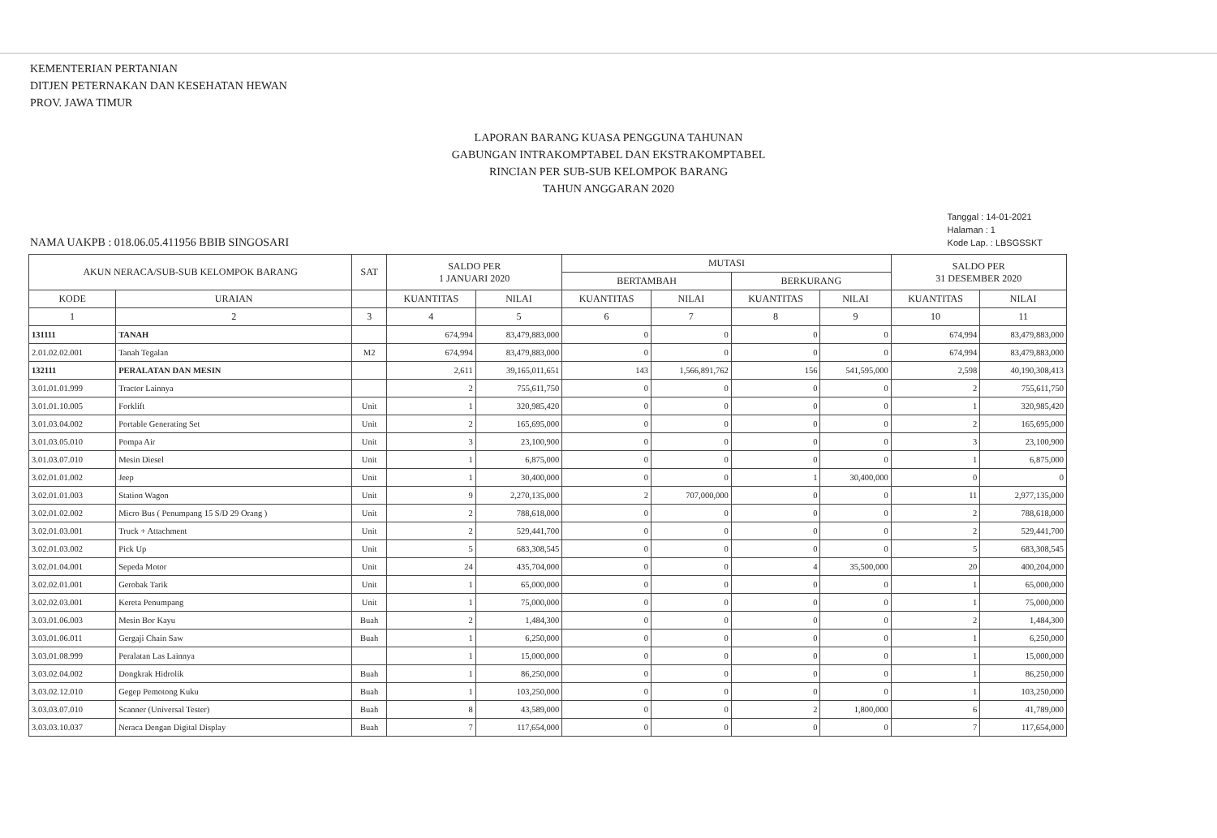KEMENTERIAN PERTANIAN
DITJEN PETERNAKAN DAN KESEHATAN HEWAN
PROV. JAWA TIMUR
LAPORAN BARANG KUASA PENGGUNA TAHUNAN
GABUNGAN INTRAKOMPTABEL DAN EKSTRAKOMPTABEL
RINCIAN PER SUB-SUB KELOMPOK BARANG
TAHUN ANGGARAN 2020
NAMA UAKPB : 018.06.05.411956 BBIB SINGOSARI
Tanggal : 14-01-2021
Halaman : 1
Kode Lap. : LBSGSSKT
| AKUN NERACA/SUB-SUB KELOMPOK BARANG | | SAT | SALDO PER 1 JANUARI 2020 | | MUTASI | | | | SALDO PER 31 DESEMBER 2020 | |
| --- | --- | --- | --- | --- | --- | --- | --- | --- | --- | --- |
| | | | | | BERTAMBAH | | BERKURANG | | | |
| KODE | URAIAN | | KUANTITAS | NILAI | KUANTITAS | NILAI | KUANTITAS | NILAI | KUANTITAS | NILAI |
| 1 | 2 | 3 | 4 | 5 | 6 | 7 | 8 | 9 | 10 | 11 |
| 131111 | TANAH | | 674,994 | 83,479,883,000 | 0 | 0 | 0 | 0 | 674,994 | 83,479,883,000 |
| 2.01.02.02.001 | Tanah Tegalan | M2 | 674,994 | 83,479,883,000 | 0 | 0 | 0 | 0 | 674,994 | 83,479,883,000 |
| 132111 | PERALATAN DAN MESIN | | 2,611 | 39,165,011,651 | 143 | 1,566,891,762 | 156 | 541,595,000 | 2,598 | 40,190,308,413 |
| 3.01.01.01.999 | Tractor Lainnya | | 2 | 755,611,750 | 0 | 0 | 0 | 0 | 2 | 755,611,750 |
| 3.01.01.10.005 | Forklift | Unit | 1 | 320,985,420 | 0 | 0 | 0 | 0 | 1 | 320,985,420 |
| 3.01.03.04.002 | Portable Generating Set | Unit | 2 | 165,695,000 | 0 | 0 | 0 | 0 | 2 | 165,695,000 |
| 3.01.03.05.010 | Pompa Air | Unit | 3 | 23,100,900 | 0 | 0 | 0 | 0 | 3 | 23,100,900 |
| 3.01.03.07.010 | Mesin Diesel | Unit | 1 | 6,875,000 | 0 | 0 | 0 | 0 | 1 | 6,875,000 |
| 3.02.01.01.002 | Jeep | Unit | 1 | 30,400,000 | 0 | 0 | 1 | 30,400,000 | 0 | 0 |
| 3.02.01.01.003 | Station Wagon | Unit | 9 | 2,270,135,000 | 2 | 707,000,000 | 0 | 0 | 11 | 2,977,135,000 |
| 3.02.01.02.002 | Micro Bus ( Penumpang 15 S/D 29 Orang ) | Unit | 2 | 788,618,000 | 0 | 0 | 0 | 0 | 2 | 788,618,000 |
| 3.02.01.03.001 | Truck + Attachment | Unit | 2 | 529,441,700 | 0 | 0 | 0 | 0 | 2 | 529,441,700 |
| 3.02.01.03.002 | Pick Up | Unit | 5 | 683,308,545 | 0 | 0 | 0 | 0 | 5 | 683,308,545 |
| 3.02.01.04.001 | Sepeda Motor | Unit | 24 | 435,704,000 | 0 | 0 | 4 | 35,500,000 | 20 | 400,204,000 |
| 3.02.02.01.001 | Gerobak Tarik | Unit | 1 | 65,000,000 | 0 | 0 | 0 | 0 | 1 | 65,000,000 |
| 3.02.02.03.001 | Kereta Penumpang | Unit | 1 | 75,000,000 | 0 | 0 | 0 | 0 | 1 | 75,000,000 |
| 3.03.01.06.003 | Mesin Bor Kayu | Buah | 2 | 1,484,300 | 0 | 0 | 0 | 0 | 2 | 1,484,300 |
| 3.03.01.06.011 | Gergaji Chain Saw | Buah | 1 | 6,250,000 | 0 | 0 | 0 | 0 | 1 | 6,250,000 |
| 3.03.01.08.999 | Peralatan Las Lainnya | | 1 | 15,000,000 | 0 | 0 | 0 | 0 | 1 | 15,000,000 |
| 3.03.02.04.002 | Dongkrak Hidrolik | Buah | 1 | 86,250,000 | 0 | 0 | 0 | 0 | 1 | 86,250,000 |
| 3.03.02.12.010 | Gegep Pemotong Kuku | Buah | 1 | 103,250,000 | 0 | 0 | 0 | 0 | 1 | 103,250,000 |
| 3.03.03.07.010 | Scanner (Universal Tester) | Buah | 8 | 43,589,000 | 0 | 0 | 2 | 1,800,000 | 6 | 41,789,000 |
| 3.03.03.10.037 | Neraca Dengan Digital Display | Buah | 7 | 117,654,000 | 0 | 0 | 0 | 0 | 7 | 117,654,000 |